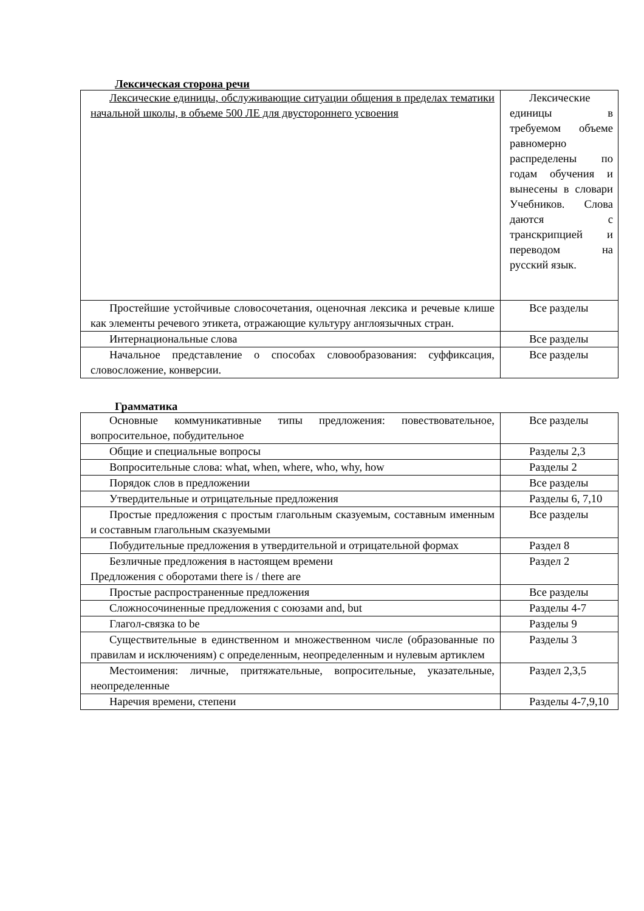Лексическая сторона речи
| Лексические единицы, обслуживающие ситуации общения в пределах тематики начальной школы, в объеме 500 ЛЕ для двустороннего усвоения | Лексические единицы в требуемом объеме равномерно распределены по годам обучения и вынесены в словари Учебников. Слова даются с транскрипцией и переводом на русский язык. |
| Простейшие устойчивые словосочетания, оценочная лексика и речевые клише как элементы речевого этикета, отражающие культуру англоязычных стран. | Все разделы |
| Интернациональные слова | Все разделы |
| Начальное представление о способах словообразования: суффиксация, словосложение, конверсии. | Все разделы |
Грамматика
| Основные коммуникативные типы предложения: повествовательное, вопросительное, побудительное | Все разделы |
| Общие и специальные вопросы | Разделы 2,3 |
| Вопросительные слова: what, when, where, who, why, how | Разделы 2 |
| Порядок слов в предложении | Все разделы |
| Утвердительные и отрицательные предложения | Разделы 6, 7,10 |
| Простые предложения с простым глагольным сказуемым, составным именным и составным глагольным сказуемыми | Все разделы |
| Побудительные предложения в утвердительной и отрицательной формах | Раздел 8 |
| Безличные предложения в настоящем времени Предложения с оборотами there is / there are | Раздел 2 |
| Простые распространенные предложения | Все разделы |
| Сложносочиненные предложения с союзами and, but | Разделы 4-7 |
| Глагол-связка to be | Разделы 9 |
| Существительные в единственном и множественном числе (образованные по правилам и исключениям) с определенным, неопределенным и нулевым артиклем | Разделы 3 |
| Местоимения: личные, притяжательные, вопросительные, указательные, неопределенные | Раздел 2,3,5 |
| Наречия времени, степени | Разделы 4-7,9,10 |